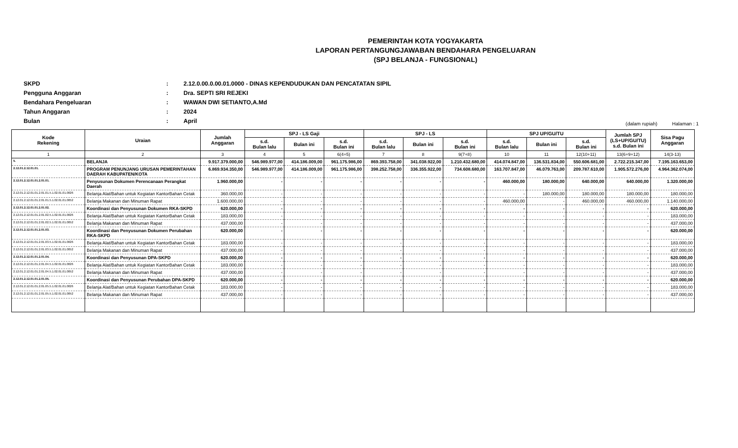PEMERINTAH KOTA YOGYAKARTA
LAPORAN PERTANGUNGJAWABAN BENDAHARA PENGELUARAN
(SPJ BELANJA - FUNGSIONAL)
SKPD: 2.12.0.00.0.00.01.0000 - DINAS KEPENDUDUKAN DAN PENCATATAN SIPIL
Pengguna Anggaran: Dra. SEPTI SRI REJEKI
Bendahara Pengeluaran: WAWAN DWI SETIANTO,A.Md
Tahun Anggaran: 2024
Bulan: April
(dalam rupiah) Halaman : 1
| Kode Rekening | Uraian | Jumlah Anggaran | SPJ - LS Gaji | | | SPJ - LS | | | SPJ UP/GU/TU | | | Jumlah SPJ (LS+UP/GU/TU) s.d. Bulan ini | Sisa Pagu Anggaran |
| --- | --- | --- | --- | --- | --- | --- | --- | --- | --- | --- | --- | --- | --- |
| | | | s.d. Bulan lalu | Bulan ini | s.d. Bulan ini | s.d. Bulan lalu | Bulan ini | s.d. Bulan ini | s.d. Bulan lalu | Bulan ini | s.d. Bulan ini | | |
| 1 | 2 | 3 | 4 | 5 | 6(4+5) | 7 | 8 | 9(7+8) | 10 | 11 | 12(10+11) | 13(6+9+12) | 14(3-13) |
| 5. | BELANJA | 9.917.379.000,00 | 546.989.977,00 | 414.186.009,00 | 961.175.986,00 | 869.393.758,00 | 341.038.922,00 | 1.210.432.680,00 | 414.074.847,00 | 136.531.834,00 | 550.606.681,00 | 2.722.215.347,00 | 7.195.163.653,00 |
| 2.12.01.2.12.01.01. | PROGRAM PENUNJANG URUSAN PEMERINTAHAN DAERAH KABUPATEN/KOTA | 6.869.934.350,00 | 546.989.977,00 | 414.186.009,00 | 961.175.986,00 | 398.252.758,00 | 336.355.922,00 | 734.608.680,00 | 163.707.847,00 | 46.079.763,00 | 209.787.610,00 | 1.905.572.276,00 | 4.964.362.074,00 |
| 2.12.01.2.12.01.01.2.01.01. | Penyusunan Dokumen Perencanaan Perangkat Daerah | 1.960.000,00 | - | - | - | - | - | - | 460.000,00 | 180.000,00 | 640.000,00 | 640.000,00 | 1.320.000,00 |
| 2.12.01.2.12.01.01.2.01.01.5.1.02.01.01.0026 | Belanja Alat/Bahan untuk Kegiatan KantorBahan Cetak | 360.000,00 | - | - | - | - | - | - | - | 180.000,00 | 180.000,00 | 180.000,00 | 180.000,00 |
| 2.12.01.2.12.01.01.2.01.01.5.1.02.01.01.0052 | Belanja Makanan dan Minuman Rapat | 1.600.000,00 | - | - | - | - | - | - | 460.000,00 | - | 460.000,00 | 460.000,00 | 1.140.000,00 |
| 2.12.01.2.12.01.01.2.01.02. | Koordinasi dan Penyusunan Dokumen RKA-SKPD | 620.000,00 | - | - | - | - | - | - | - | - | - | - | 620.000,00 |
| 2.12.01.2.12.01.01.2.01.02.5.1.02.01.01.0026 | Belanja Alat/Bahan untuk Kegiatan KantorBahan Cetak | 183.000,00 | - | - | - | - | - | - | - | - | - | - | 183.000,00 |
| 2.12.01.2.12.01.01.2.01.02.5.1.02.01.01.0052 | Belanja Makanan dan Minuman Rapat | 437.000,00 | - | - | - | - | - | - | - | - | - | - | 437.000,00 |
| 2.12.01.2.12.01.01.2.01.03. | Koordinasi dan Penyusunan Dokumen Perubahan RKA-SKPD | 620.000,00 | - | - | - | - | - | - | - | - | - | - | 620.000,00 |
| 2.12.01.2.12.01.01.2.01.03.5.1.02.01.01.0026 | Belanja Alat/Bahan untuk Kegiatan KantorBahan Cetak | 183.000,00 | - | - | - | - | - | - | - | - | - | - | 183.000,00 |
| 2.12.01.2.12.01.01.2.01.03.5.1.02.01.01.0052 | Belanja Makanan dan Minuman Rapat | 437.000,00 | - | - | - | - | - | - | - | - | - | - | 437.000,00 |
| 2.12.01.2.12.01.01.2.01.04. | Koordinasi dan Penyusunan DPA-SKPD | 620.000,00 | - | - | - | - | - | - | - | - | - | - | 620.000,00 |
| 2.12.01.2.12.01.01.2.01.04.5.1.02.01.01.0026 | Belanja Alat/Bahan untuk Kegiatan KantorBahan Cetak | 183.000,00 | - | - | - | - | - | - | - | - | - | - | 183.000,00 |
| 2.12.01.2.12.01.01.2.01.04.5.1.02.01.01.0052 | Belanja Makanan dan Minuman Rapat | 437.000,00 | - | - | - | - | - | - | - | - | - | - | 437.000,00 |
| 2.12.01.2.12.01.01.2.01.05. | Koordinasi dan Penyusunan Perubahan DPA-SKPD | 620.000,00 | - | - | - | - | - | - | - | - | - | - | 620.000,00 |
| 2.12.01.2.12.01.01.2.01.05.5.1.02.01.01.0026 | Belanja Alat/Bahan untuk Kegiatan KantorBahan Cetak | 183.000,00 | - | - | - | - | - | - | - | - | - | - | 183.000,00 |
| 2.12.01.2.12.01.01.2.01.05.5.1.02.01.01.0052 | Belanja Makanan dan Minuman Rapat | 437.000,00 | - | - | - | - | - | - | - | - | - | - | 437.000,00 |